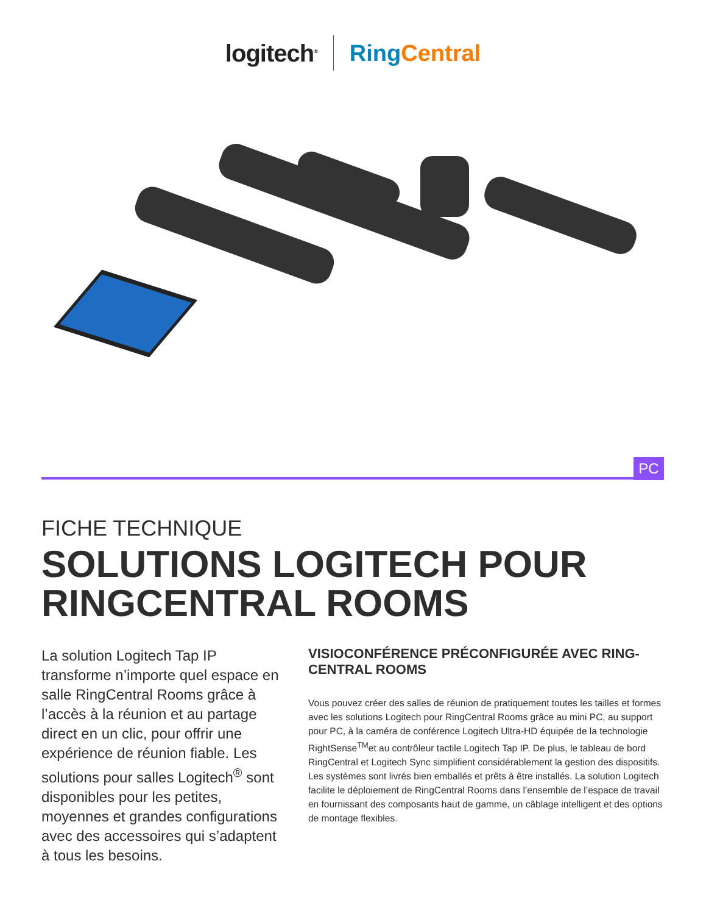logitech<sup>®</sup> Ring Central
PC
FICHE TECHNIQUE
SOLUTIONS LOGITECH POUR
RINGCENTRAL ROOMS
La solution Logitech Tap IP transforme n’importe quel espace en salle RingCentral Rooms grâce à l’accès à la réunion et au partage direct en un clic, pour offrir une expérience de réunion fiable. Les solutions pour salles Logitech<sup>®</sup> sont disponibles pour les petites, moyennes et grandes configurations avec des accessoires qui s’adaptent à tous les besoins.
VISIOCONFÉRENCE PRÉCONFIGURÉE AVEC RING-CENTRAL ROOMS
Vous pouvez créer des salles de réunion de pratiquement toutes les tailles et formes avec les solutions Logitech pour RingCentral Rooms grâce au mini PC, au support pour PC, à la caméra de conférence Logitech Ultra-HD équipée de la technologie RightSense<sup>TM</sup>et au contrôleur tactile Logitech Tap IP. De plus, le tableau de bord RingCentral et Logitech Sync simplifient considérablement la gestion des dispositifs. Les systèmes sont livrés bien emballés et prêts à être installés. La solution Logitech facilite le déploiement de RingCentral Rooms dans l’ensemble de l’espace de travail en fournissant des composants haut de gamme, un câblage intelligent et des options de montage flexibles.